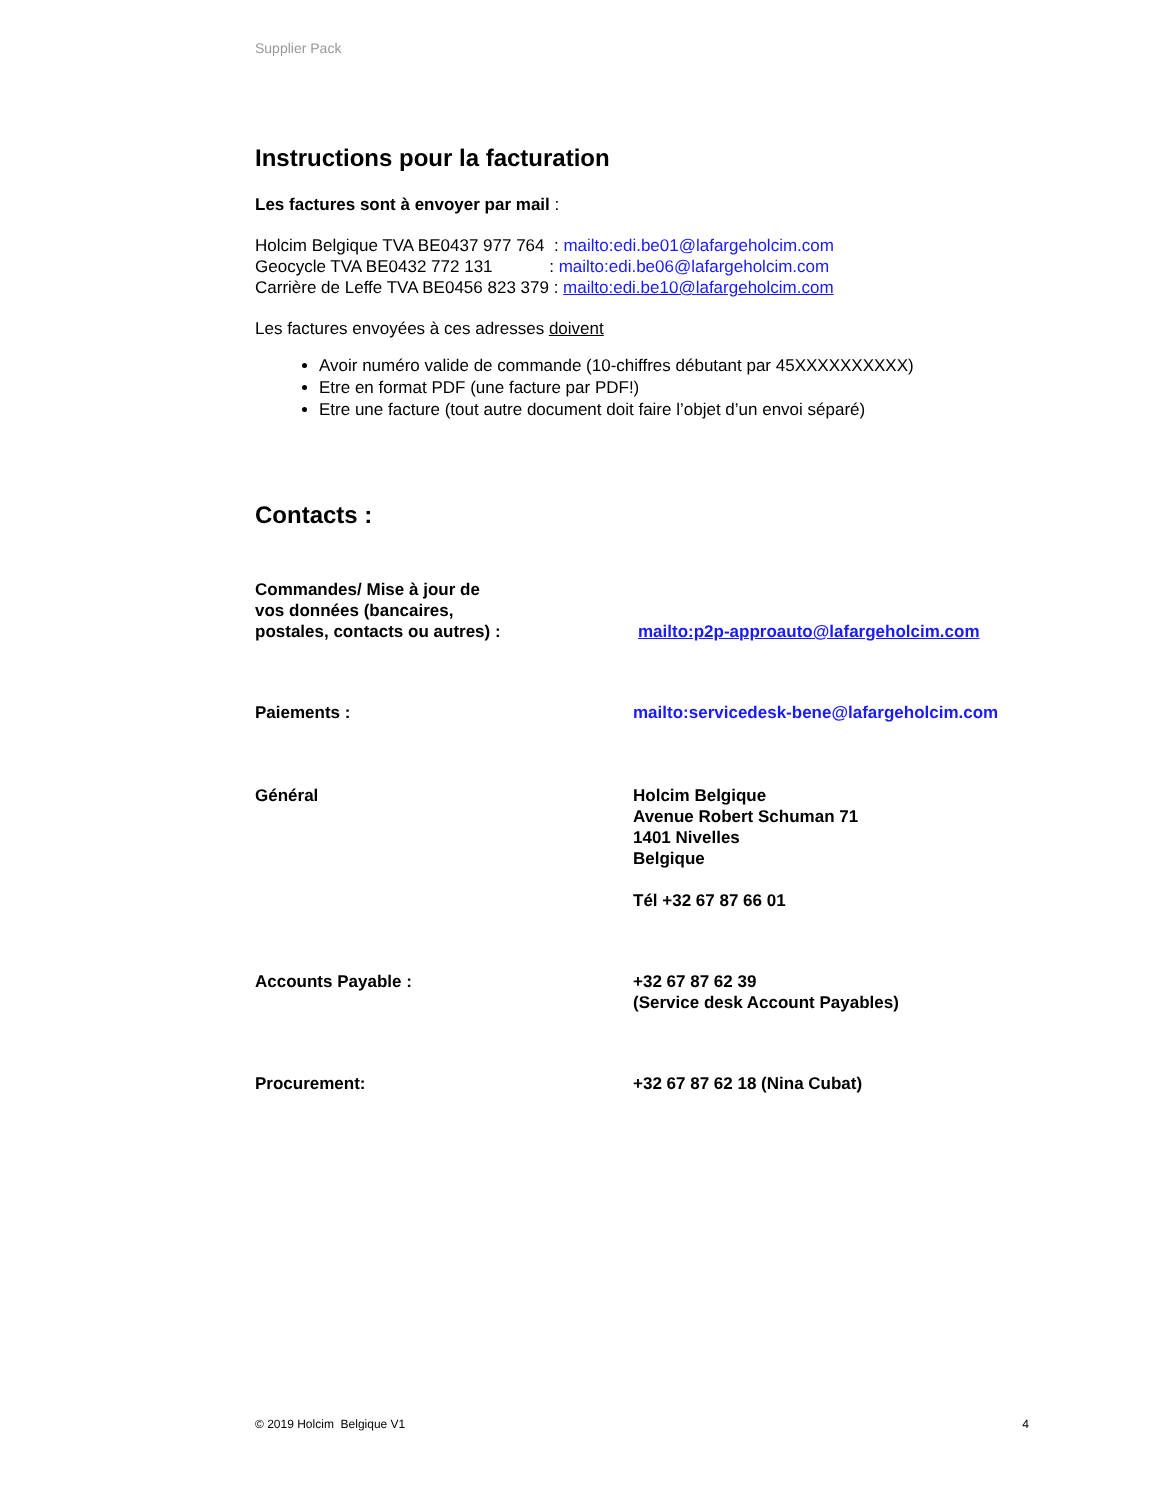Supplier Pack
Instructions pour la facturation
Les factures sont à envoyer par mail :
Holcim Belgique TVA BE0437 977 764 : mailto:edi.be01@lafargeholcim.com
Geocycle TVA BE0432 772 131 : mailto:edi.be06@lafargeholcim.com
Carrière de Leffe TVA BE0456 823 379 : mailto:edi.be10@lafargeholcim.com
Les factures envoyées à ces adresses doivent
Avoir numéro valide de commande (10-chiffres débutant par 45XXXXXXXXXX)
Etre en format PDF (une facture par PDF!)
Etre une facture (tout autre document doit faire l’objet d’un envoi séparé)
Contacts :
Commandes/ Mise à jour de
vos données (bancaires,
postales, contacts ou autres) :
mailto:p2p-approauto@lafargeholcim.com
Paiements : mailto:servicedesk-bene@lafargeholcim.com
Général Holcim Belgique
Avenue Robert Schuman 71
1401 Nivelles
Belgique
Tél +32 67 87 66 01
Accounts Payable : +32 67 87 62 39
(Service desk Account Payables)
Procurement: +32 67 87 62 18 (Nina Cubat)
© 2019 Holcim Belgique V1 4